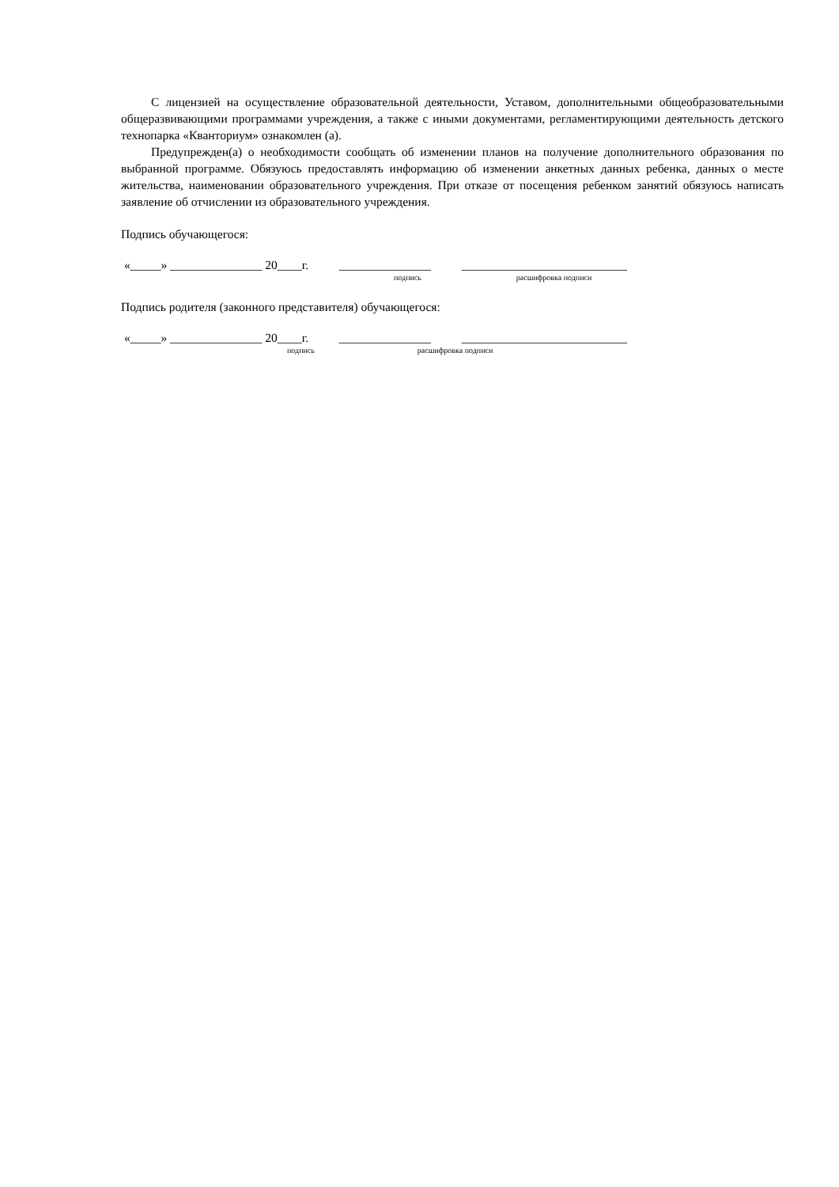С лицензией на осуществление образовательной деятельности, Уставом, дополнительными общеобразовательными общеразвивающими программами учреждения, а также с иными документами, регламентирующими деятельность детского технопарка «Кванториум» ознакомлен (а).
Предупрежден(а) о необходимости сообщать об изменении планов на получение дополнительного образования по выбранной программе. Обязуюсь предоставлять информацию об изменении анкетных данных ребенка, данных о месте жительства, наименовании образовательного учреждения. При отказе от посещения ребенком занятий обязуюсь написать заявление об отчислении из образовательного учреждения.
Подпись обучающегося:
«_____» _______________ 20____г. _______________ ___________________________
подпись расшифровка подписи
Подпись родителя (законного представителя) обучающегося:
«_____» _______________ 20____г. _______________ ___________________________
подпись расшифровка подписи